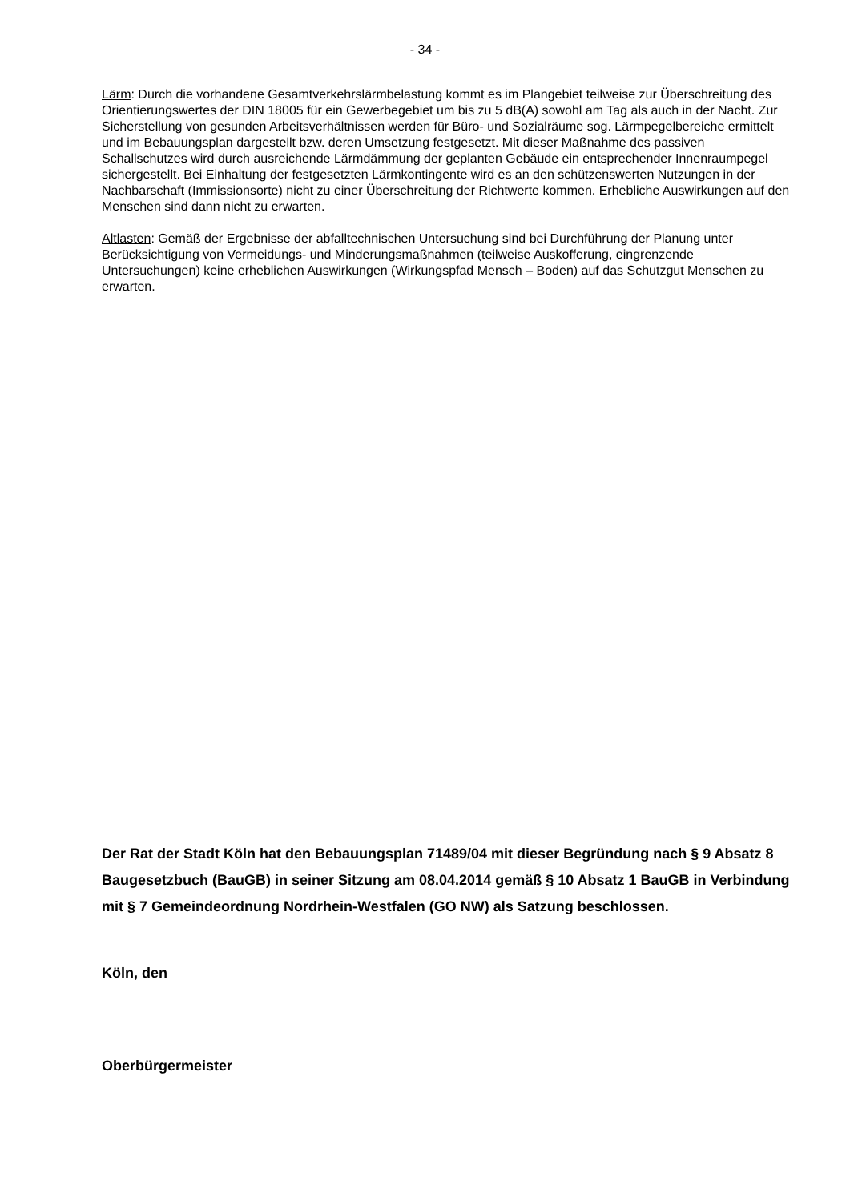- 34 -
Lärm: Durch die vorhandene Gesamtverkehrslärmbelastung kommt es im Plangebiet teilweise zur Überschreitung des Orientierungswertes der DIN 18005 für ein Gewerbegebiet um bis zu 5 dB(A) sowohl am Tag als auch in der Nacht. Zur Sicherstellung von gesunden Arbeitsverhältnissen werden für Büro- und Sozialräume sog. Lärmpegelbereiche ermittelt und im Bebauungsplan dargestellt bzw. deren Umsetzung festgesetzt. Mit dieser Maßnahme des passiven Schallschutzes wird durch ausreichende Lärmdämmung der geplanten Gebäude ein entsprechender Innenraumpegel sichergestellt. Bei Einhaltung der festgesetzten Lärmkontingente wird es an den schützenswerten Nutzungen in der Nachbarschaft (Immissionsorte) nicht zu einer Überschreitung der Richtwerte kommen. Erhebliche Auswirkungen auf den Menschen sind dann nicht zu erwarten.
Altlasten: Gemäß der Ergebnisse der abfalltechnischen Untersuchung sind bei Durchführung der Planung unter Berücksichtigung von Vermeidungs- und Minderungsmaßnahmen (teilweise Auskofferung, eingrenzende Untersuchungen) keine erheblichen Auswirkungen (Wirkungspfad Mensch – Boden) auf das Schutzgut Menschen zu erwarten.
Der Rat der Stadt Köln hat den Bebauungsplan 71489/04 mit dieser Begründung nach § 9 Absatz 8 Baugesetzbuch (BauGB) in seiner Sitzung am 08.04.2014 gemäß § 10 Absatz 1 BauGB in Verbindung mit § 7 Gemeindeordnung Nordrhein-Westfalen (GO NW) als Satzung beschlossen.
Köln, den
Oberbürgermeister